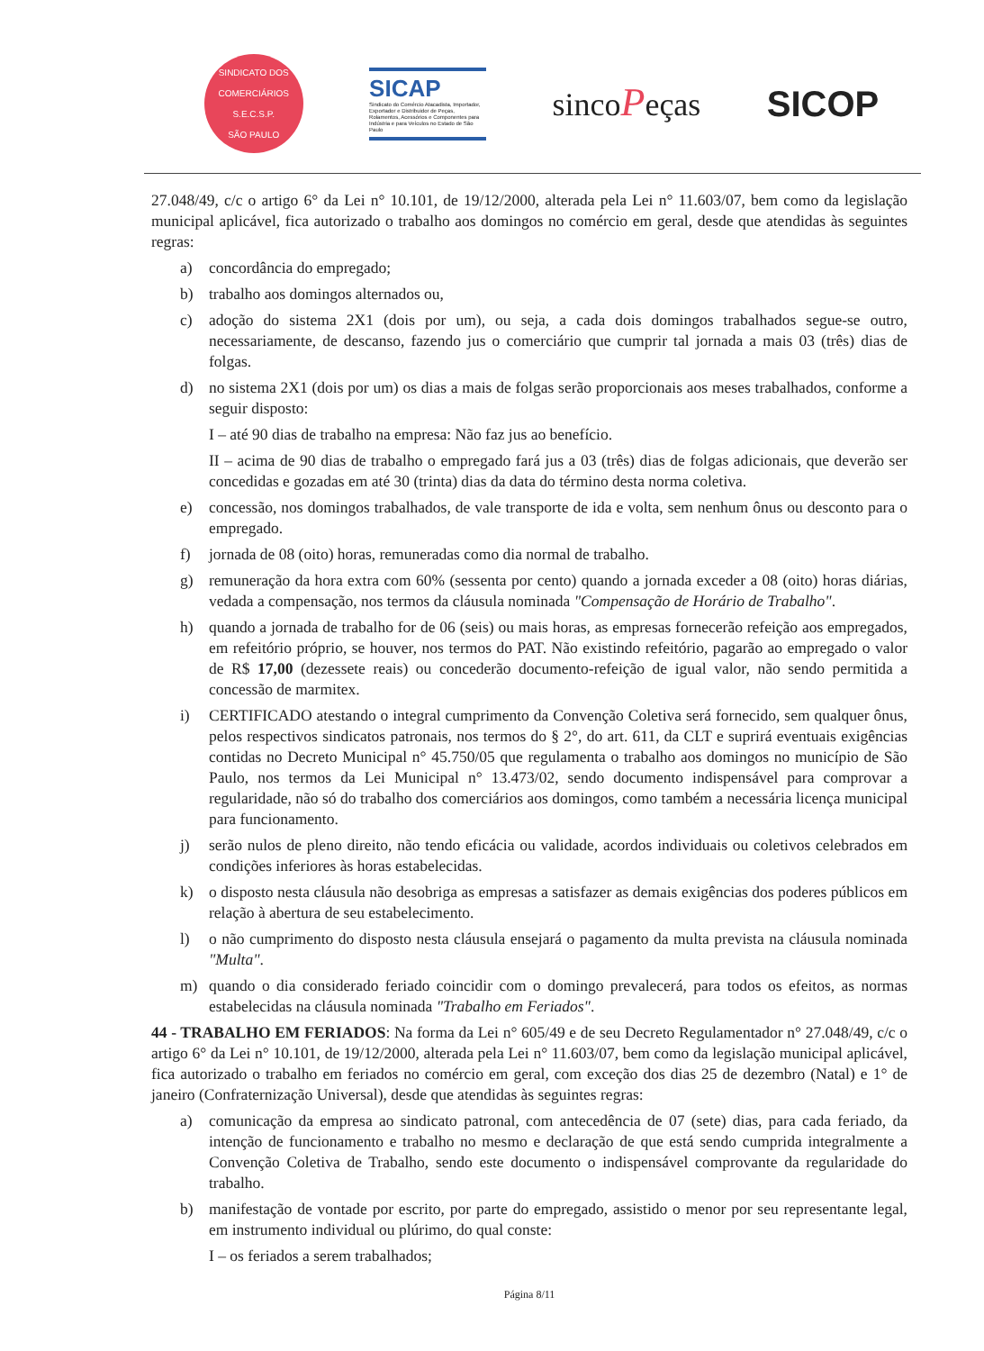SINDICATO DOS COMERCIÁRIOS
S.E.C.S.P.
SÃO PAULO
SICAP
Sindicato do Comércio Atacadista, Importador, Exportador e Distribuidor de Peças, Rolamentos, Acessórios e Componentes para Indústria e para Veículos no Estado de São Paulo
sincoPeças SICOP
27.048/49, c/c o artigo 6° da Lei n° 10.101, de 19/12/2000, alterada pela Lei n° 11.603/07, bem como da legislação municipal aplicável, fica autorizado o trabalho aos domingos no comércio em geral, desde que atendidas às seguintes regras:
a) concordância do empregado;
b) trabalho aos domingos alternados ou,
c) adoção do sistema 2X1 (dois por um), ou seja, a cada dois domingos trabalhados segue-se outro, necessariamente, de descanso, fazendo jus o comerciário que cumprir tal jornada a mais 03 (três) dias de folgas.
d) no sistema 2X1 (dois por um) os dias a mais de folgas serão proporcionais aos meses trabalhados, conforme a seguir disposto:
I – até 90 dias de trabalho na empresa: Não faz jus ao benefício.
II – acima de 90 dias de trabalho o empregado fará jus a 03 (três) dias de folgas adicionais, que deverão ser concedidas e gozadas em até 30 (trinta) dias da data do término desta norma coletiva.
e) concessão, nos domingos trabalhados, de vale transporte de ida e volta, sem nenhum ônus ou desconto para o empregado.
f) jornada de 08 (oito) horas, remuneradas como dia normal de trabalho.
g) remuneração da hora extra com 60% (sessenta por cento) quando a jornada exceder a 08 (oito) horas diárias, vedada a compensação, nos termos da cláusula nominada "Compensação de Horário de Trabalho".
h) quando a jornada de trabalho for de 06 (seis) ou mais horas, as empresas fornecerão refeição aos empregados, em refeitório próprio, se houver, nos termos do PAT. Não existindo refeitório, pagarão ao empregado o valor de R$ 17,00 (dezessete reais) ou concederão documento-refeição de igual valor, não sendo permitida a concessão de marmitex.
i) CERTIFICADO atestando o integral cumprimento da Convenção Coletiva será fornecido, sem qualquer ônus, pelos respectivos sindicatos patronais, nos termos do § 2°, do art. 611, da CLT e suprirá eventuais exigências contidas no Decreto Municipal n° 45.750/05 que regulamenta o trabalho aos domingos no município de São Paulo, nos termos da Lei Municipal n° 13.473/02, sendo documento indispensável para comprovar a regularidade, não só do trabalho dos comerciários aos domingos, como também a necessária licença municipal para funcionamento.
j) serão nulos de pleno direito, não tendo eficácia ou validade, acordos individuais ou coletivos celebrados em condições inferiores às horas estabelecidas.
k) o disposto nesta cláusula não desobriga as empresas a satisfazer as demais exigências dos poderes públicos em relação à abertura de seu estabelecimento.
l) o não cumprimento do disposto nesta cláusula ensejará o pagamento da multa prevista na cláusula nominada "Multa".
m) quando o dia considerado feriado coincidir com o domingo prevalecerá, para todos os efeitos, as normas estabelecidas na cláusula nominada "Trabalho em Feriados".
44 - TRABALHO EM FERIADOS: Na forma da Lei n° 605/49 e de seu Decreto Regulamentador n° 27.048/49, c/c o artigo 6° da Lei n° 10.101, de 19/12/2000, alterada pela Lei n° 11.603/07, bem como da legislação municipal aplicável, fica autorizado o trabalho em feriados no comércio em geral, com exceção dos dias 25 de dezembro (Natal) e 1° de janeiro (Confraternização Universal), desde que atendidas às seguintes regras:
a) comunicação da empresa ao sindicato patronal, com antecedência de 07 (sete) dias, para cada feriado, da intenção de funcionamento e trabalho no mesmo e declaração de que está sendo cumprida integralmente a Convenção Coletiva de Trabalho, sendo este documento o indispensável comprovante da regularidade do trabalho.
b) manifestação de vontade por escrito, por parte do empregado, assistido o menor por seu representante legal, em instrumento individual ou plúrimo, do qual conste:
I – os feriados a serem trabalhados;
Página 8/11